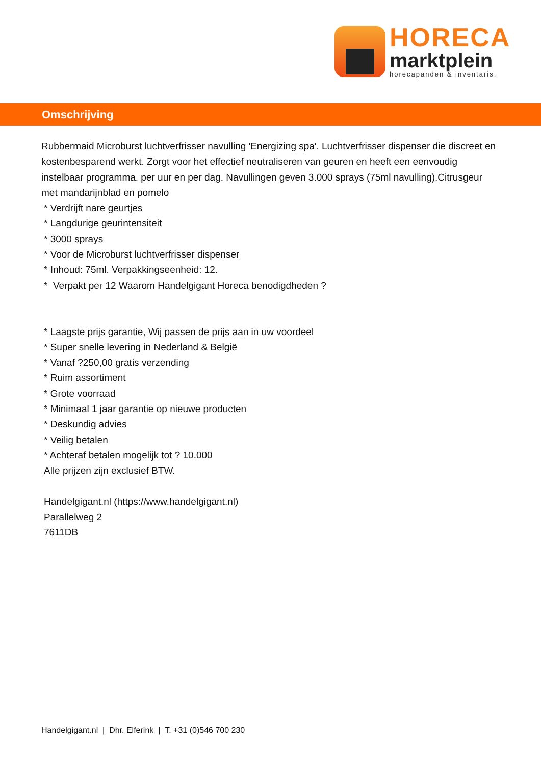HORECA
marktplein
horecapanden & inventaris.
Omschrijving
Rubbermaid Microburst luchtverfrisser navulling 'Energizing spa'. Luchtverfrisser dispenser die discreet en kostenbesparend werkt. Zorgt voor het effectief neutraliseren van geuren en heeft een eenvoudig instelbaar programma. per uur en per dag. Navullingen geven 3.000 sprays (75ml navulling).Citrusgeur met mandarijnblad en pomelo
* Verdrijft nare geurtjes
* Langdurige geurintensiteit
* 3000 sprays
* Voor de Microburst luchtverfrisser dispenser
* Inhoud: 75ml. Verpakkingseenheid: 12.
* Verpakt per 12 Waarom Handelgigant Horeca benodigdheden ?
* Laagste prijs garantie, Wij passen de prijs aan in uw voordeel
* Super snelle levering in Nederland & België
* Vanaf ?250,00 gratis verzending
* Ruim assortiment
* Grote voorraad
* Minimaal 1 jaar garantie op nieuwe producten
* Deskundig advies
* Veilig betalen
* Achteraf betalen mogelijk tot ? 10.000
Alle prijzen zijn exclusief BTW.
Handelgigant.nl (https://www.handelgigant.nl)
Parallelweg 2
7611DB
Handelgigant.nl | Dhr. Elferink | T. +31 (0)546 700 230